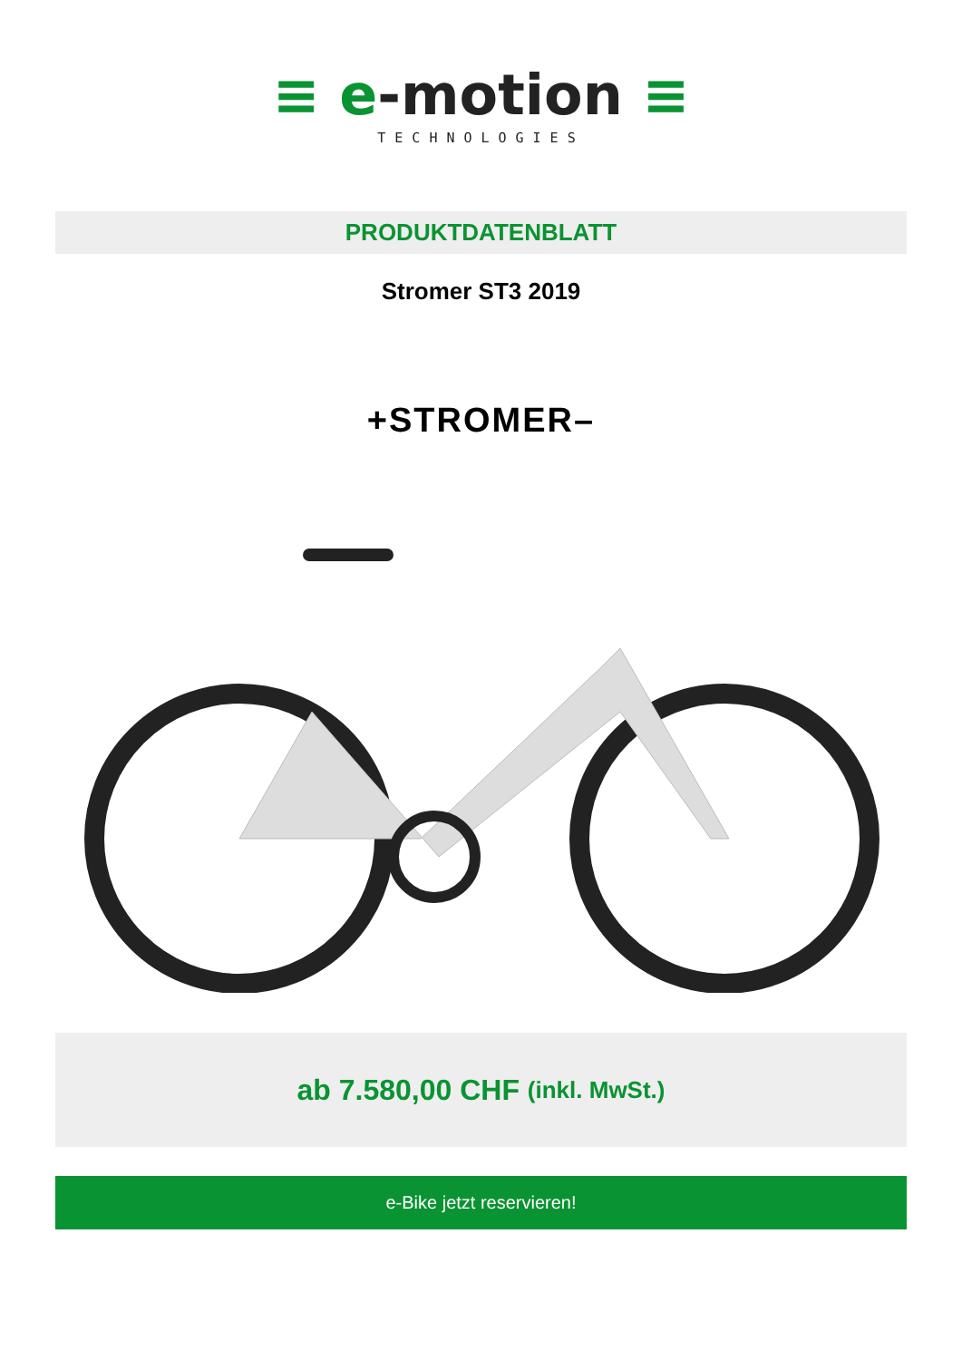≡ e-motion ≡
TECHNOLOGIES
PRODUKTDATENBLATT
Stromer ST3 2019
+STROMER–
ab 7.580,00 CHF (inkl. MwSt.)
e-Bike jetzt reservieren!